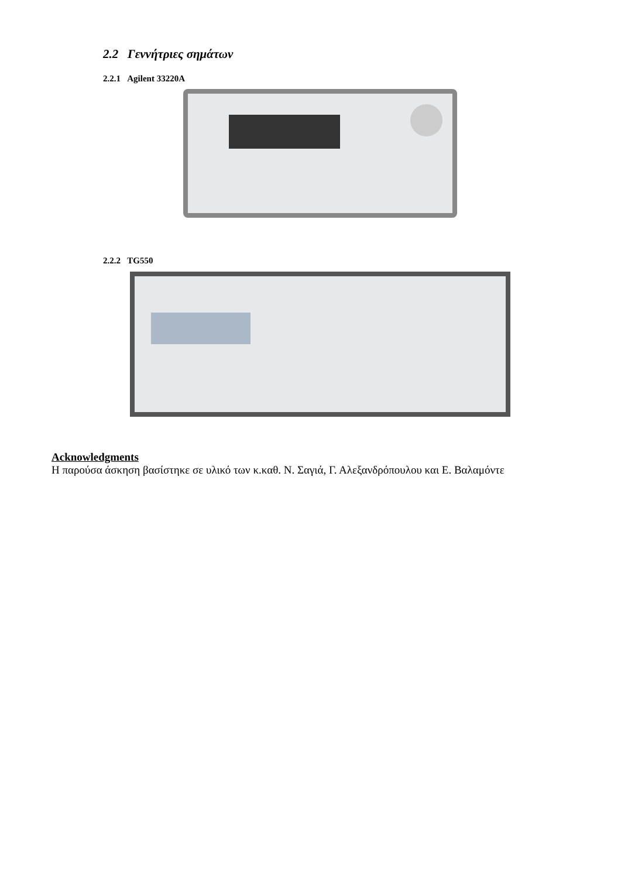2.2 Γεννήτριες σημάτων
2.2.1 Agilent 33220A
2.2.2 TG550
Acknowledgments
Η παρούσα άσκηση βασίστηκε σε υλικό των κ.καθ. Ν. Σαγιά, Γ. Αλεξανδρόπουλου και Ε. Βαλαμόντε